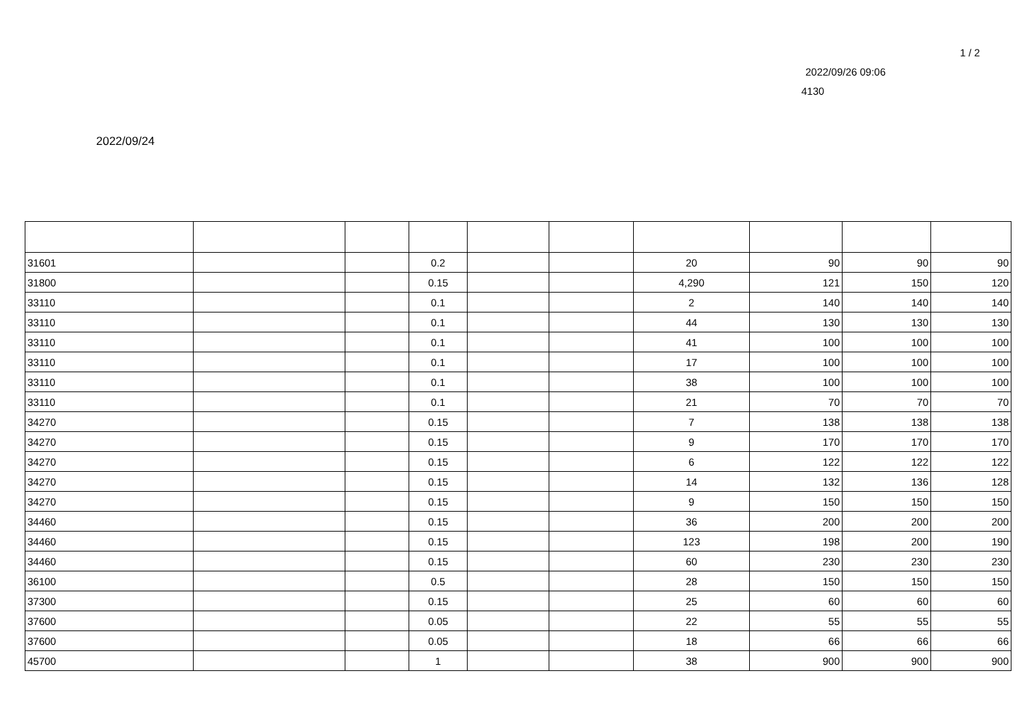1 / 2
2022/09/26 09:06
4130
2022/09/24
| 31601 | | | 0.2 | | | 20 | 90 | 90 | 90 |
| 31800 | | | 0.15 | | | 4,290 | 121 | 150 | 120 |
| 33110 | | | 0.1 | | | 2 | 140 | 140 | 140 |
| 33110 | | | 0.1 | | | 44 | 130 | 130 | 130 |
| 33110 | | | 0.1 | | | 41 | 100 | 100 | 100 |
| 33110 | | | 0.1 | | | 17 | 100 | 100 | 100 |
| 33110 | | | 0.1 | | | 38 | 100 | 100 | 100 |
| 33110 | | | 0.1 | | | 21 | 70 | 70 | 70 |
| 34270 | | | 0.15 | | | 7 | 138 | 138 | 138 |
| 34270 | | | 0.15 | | | 9 | 170 | 170 | 170 |
| 34270 | | | 0.15 | | | 6 | 122 | 122 | 122 |
| 34270 | | | 0.15 | | | 14 | 132 | 136 | 128 |
| 34270 | | | 0.15 | | | 9 | 150 | 150 | 150 |
| 34460 | | | 0.15 | | | 36 | 200 | 200 | 200 |
| 34460 | | | 0.15 | | | 123 | 198 | 200 | 190 |
| 34460 | | | 0.15 | | | 60 | 230 | 230 | 230 |
| 36100 | | | 0.5 | | | 28 | 150 | 150 | 150 |
| 37300 | | | 0.15 | | | 25 | 60 | 60 | 60 |
| 37600 | | | 0.05 | | | 22 | 55 | 55 | 55 |
| 37600 | | | 0.05 | | | 18 | 66 | 66 | 66 |
| 45700 | | | 1 | | | 38 | 900 | 900 | 900 |